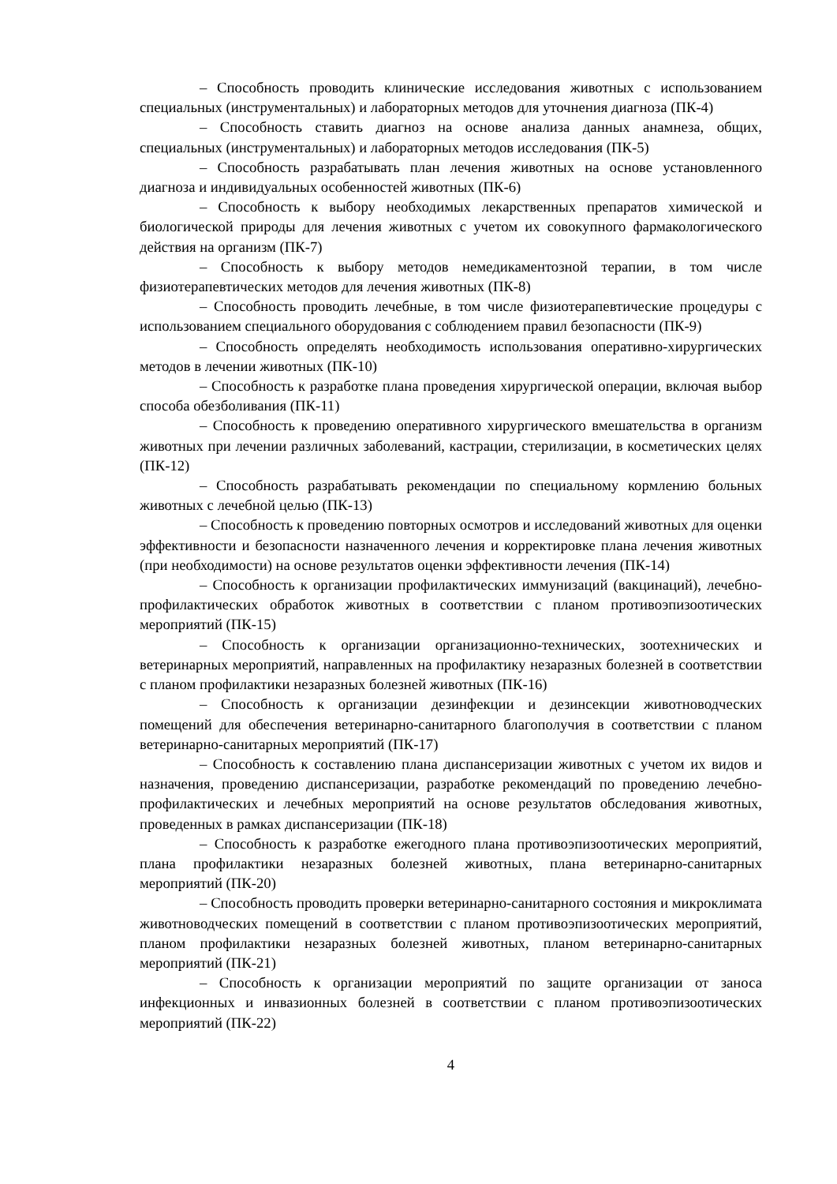– Способность проводить клинические исследования животных с использованием специальных (инструментальных) и лабораторных методов для уточнения диагноза (ПК-4)
– Способность ставить диагноз на основе анализа данных анамнеза, общих, специальных (инструментальных) и лабораторных методов исследования (ПК-5)
– Способность разрабатывать план лечения животных на основе установленного диагноза и индивидуальных особенностей животных (ПК-6)
– Способность к выбору необходимых лекарственных препаратов химической и биологической природы для лечения животных с учетом их совокупного фармакологического действия на организм (ПК-7)
– Способность к выбору методов немедикаментозной терапии, в том числе физиотерапевтических методов для лечения животных (ПК-8)
– Способность проводить лечебные, в том числе физиотерапевтические процедуры с использованием специального оборудования с соблюдением правил безопасности (ПК-9)
– Способность определять необходимость использования оперативно-хирургических методов в лечении животных (ПК-10)
– Способность к разработке плана проведения хирургической операции, включая выбор способа обезболивания (ПК-11)
– Способность к проведению оперативного хирургического вмешательства в организм животных при лечении различных заболеваний, кастрации, стерилизации, в косметических целях (ПК-12)
– Способность разрабатывать рекомендации по специальному кормлению больных животных с лечебной целью (ПК-13)
– Способность к проведению повторных осмотров и исследований животных для оценки эффективности и безопасности назначенного лечения и корректировке плана лечения животных (при необходимости) на основе результатов оценки эффективности лечения (ПК-14)
– Способность к организации профилактических иммунизаций (вакцинаций), лечебно-профилактических обработок животных в соответствии с планом противоэпизоотических мероприятий (ПК-15)
– Способность к организации организационно-технических, зоотехнических и ветеринарных мероприятий, направленных на профилактику незаразных болезней в соответствии с планом профилактики незаразных болезней животных (ПК-16)
– Способность к организации дезинфекции и дезинсекции животноводческих помещений для обеспечения ветеринарно-санитарного благополучия в соответствии с планом ветеринарно-санитарных мероприятий (ПК-17)
– Способность к составлению плана диспансеризации животных с учетом их видов и назначения, проведению диспансеризации, разработке рекомендаций по проведению лечебно-профилактических и лечебных мероприятий на основе результатов обследования животных, проведенных в рамках диспансеризации (ПК-18)
– Способность к разработке ежегодного плана противоэпизоотических мероприятий, плана профилактики незаразных болезней животных, плана ветеринарно-санитарных мероприятий (ПК-20)
– Способность проводить проверки ветеринарно-санитарного состояния и микроклимата животноводческих помещений в соответствии с планом противоэпизоотических мероприятий, планом профилактики незаразных болезней животных, планом ветеринарно-санитарных мероприятий (ПК-21)
– Способность к организации мероприятий по защите организации от заноса инфекционных и инвазионных болезней в соответствии с планом противоэпизоотических мероприятий (ПК-22)
4